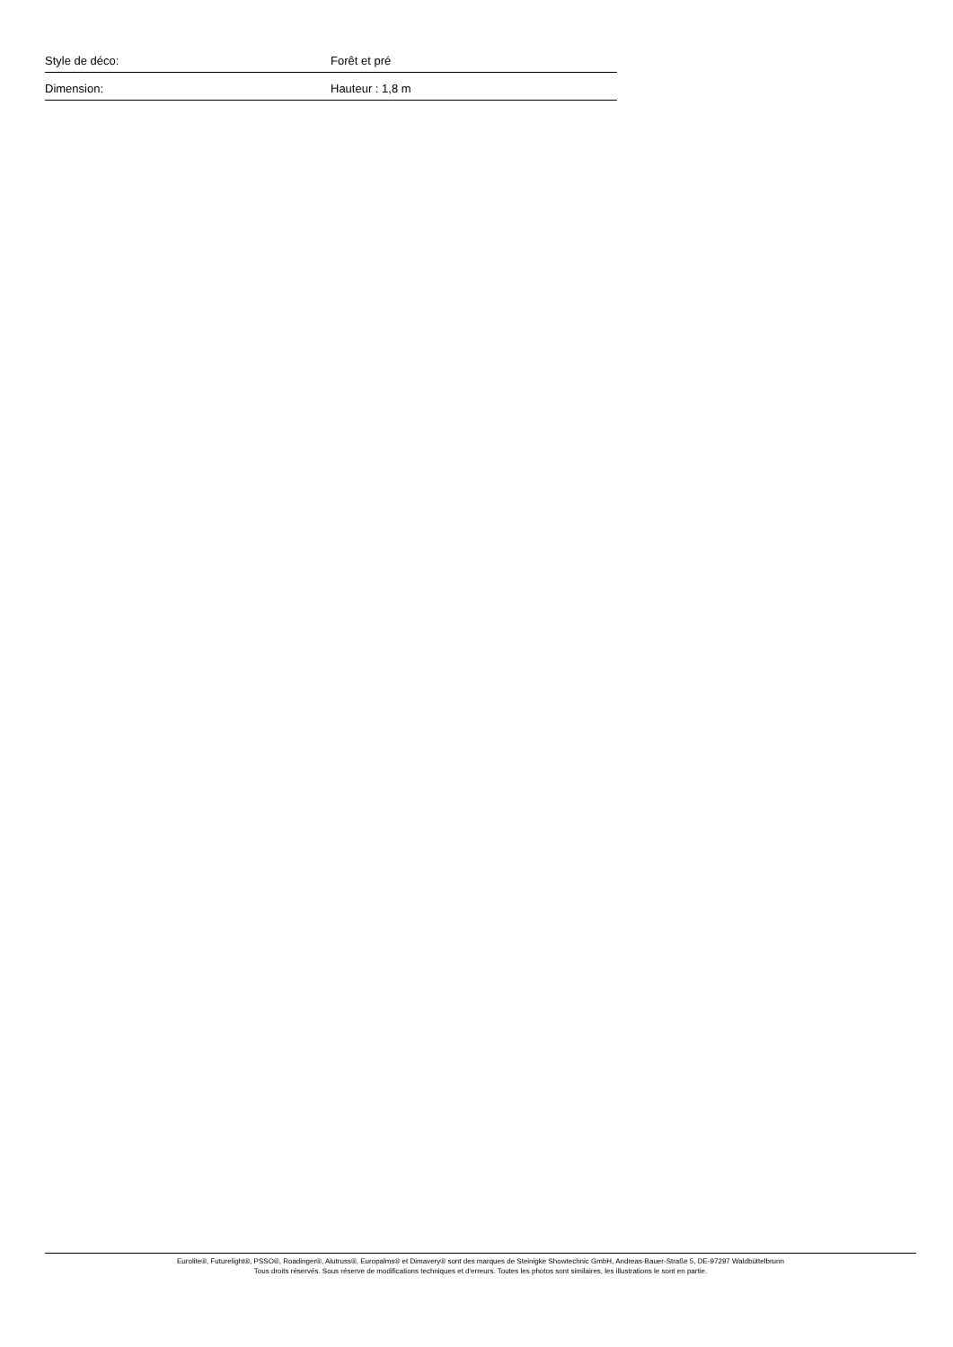| Style de déco: | Forêt et pré |
| Dimension: | Hauteur : 1,8 m |
Eurolite®, Futurelight®, PSSO®, Roadinger®, Alutruss®, Europalms® et Dimavery® sont des marques de Steinigke Showtechnic GmbH, Andreas-Bauer-Straße 5, DE-97297 Waldbüttelbrunn
Tous droits réservés. Sous réserve de modifications techniques et d'erreurs. Toutes les photos sont similaires, les illustrations le sont en partie.